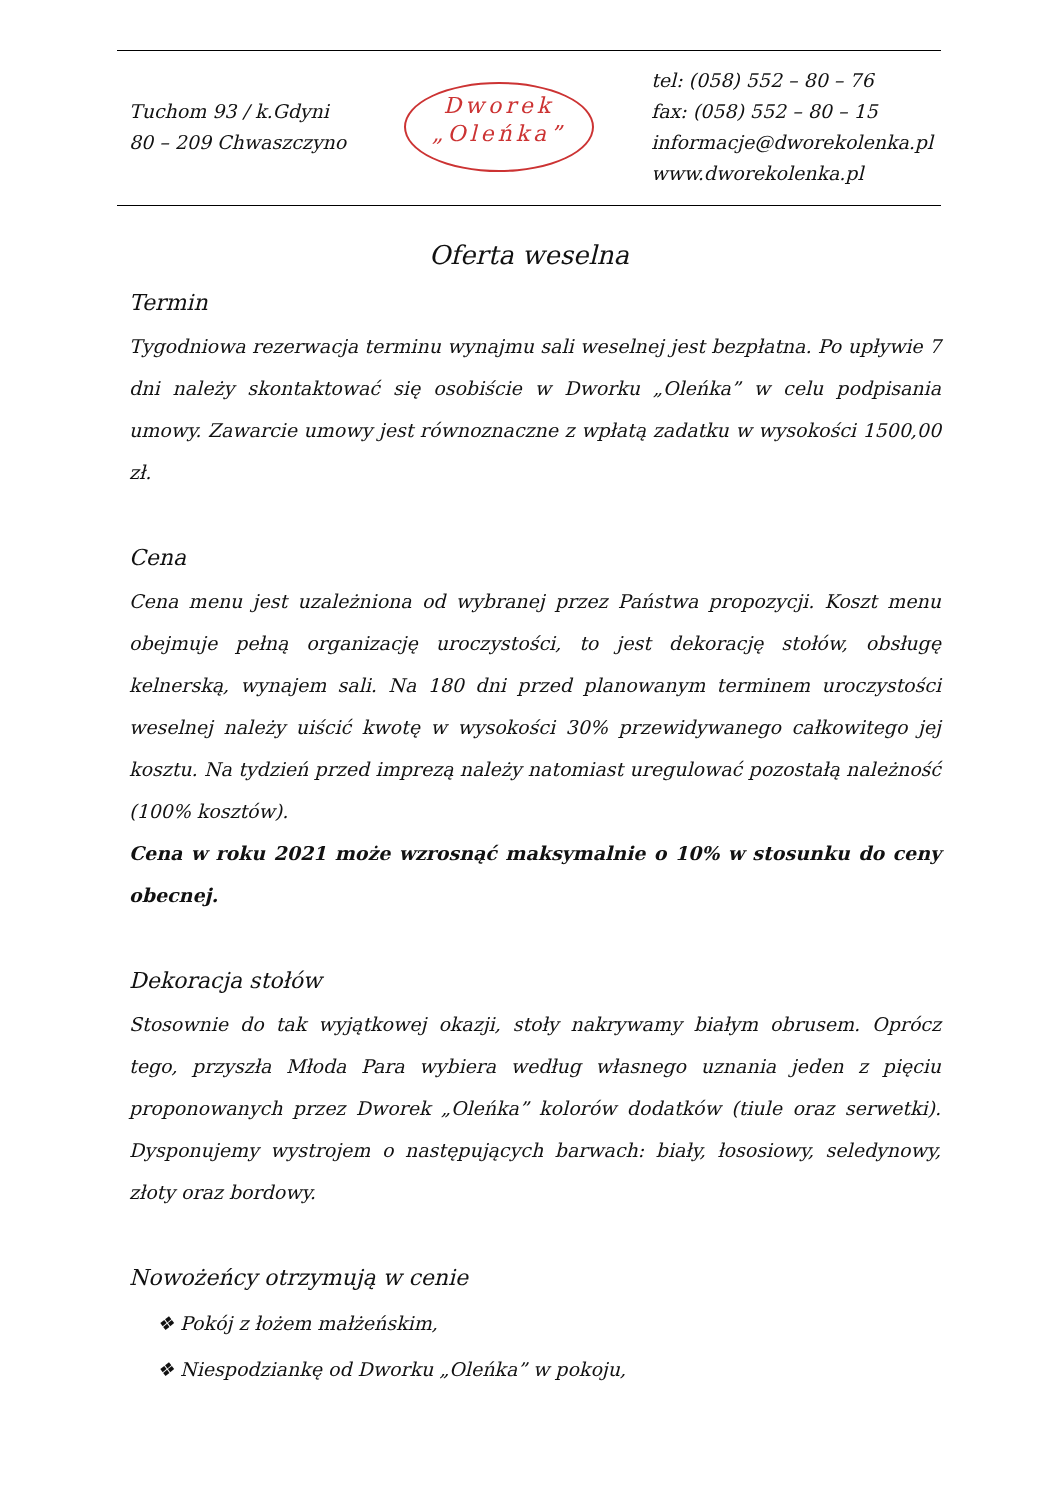Tuchom 93 / k.Gdyni
80 – 209 Chwaszczyno
Dworek
„Oleńka”
tel: (058) 552 – 80 – 76
fax: (058) 552 – 80 – 15
informacje@dworekolenka.pl
www.dworekolenka.pl
Oferta weselna
Termin
Tygodniowa rezerwacja terminu wynajmu sali weselnej jest bezpłatna. Po upływie 7 dni należy skontaktować się osobiście w Dworku „Oleńka” w celu podpisania umowy. Zawarcie umowy jest równoznaczne z wpłatą zadatku w wysokości 1500,00 zł.
Cena
Cena menu jest uzależniona od wybranej przez Państwa propozycji. Koszt menu obejmuje pełną organizację uroczystości, to jest dekorację stołów, obsługę kelnerską, wynajem sali. Na 180 dni przed planowanym terminem uroczystości weselnej należy uiścić kwotę w wysokości 30% przewidywanego całkowitego jej kosztu. Na tydzień przed imprezą należy natomiast uregulować pozostałą należność (100% kosztów).
Cena w roku 2021 może wzrosnąć maksymalnie o 10% w stosunku do ceny obecnej.
Dekoracja stołów
Stosownie do tak wyjątkowej okazji, stoły nakrywamy białym obrusem. Oprócz tego, przyszła Młoda Para wybiera według własnego uznania jeden z pięciu proponowanych przez Dworek „Oleńka” kolorów dodatków (tiule oraz serwetki). Dysponujemy wystrojem o następujących barwach: biały, łososiowy, seledynowy, złoty oraz bordowy.
Nowożeńcy otrzymują w cenie
❖ Pokój z łożem małżeńskim,
❖ Niespodziankę od Dworku „Oleńka” w pokoju,